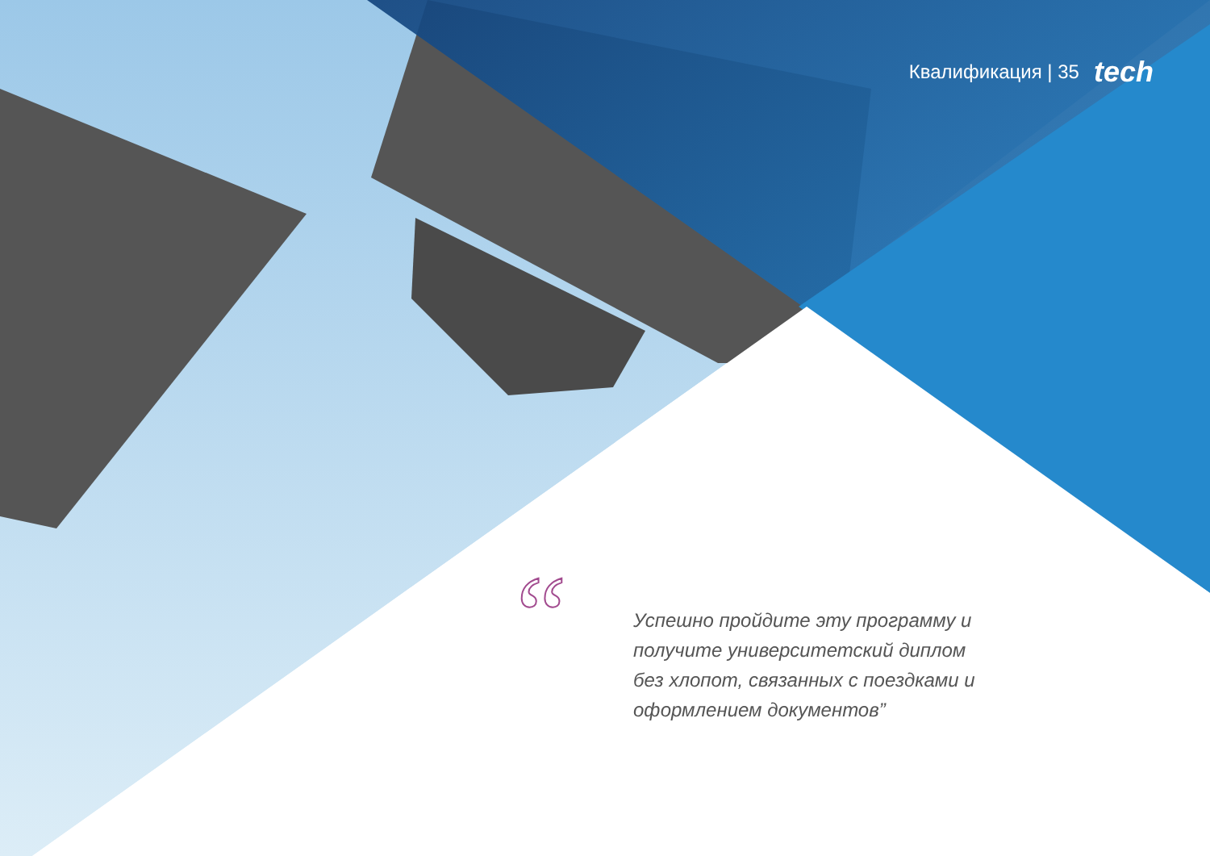“
Квалификация | 35 tech
Успешно пройдите эту программу и получите университетский диплом без хлопот, связанных с поездками и оформлением документов”